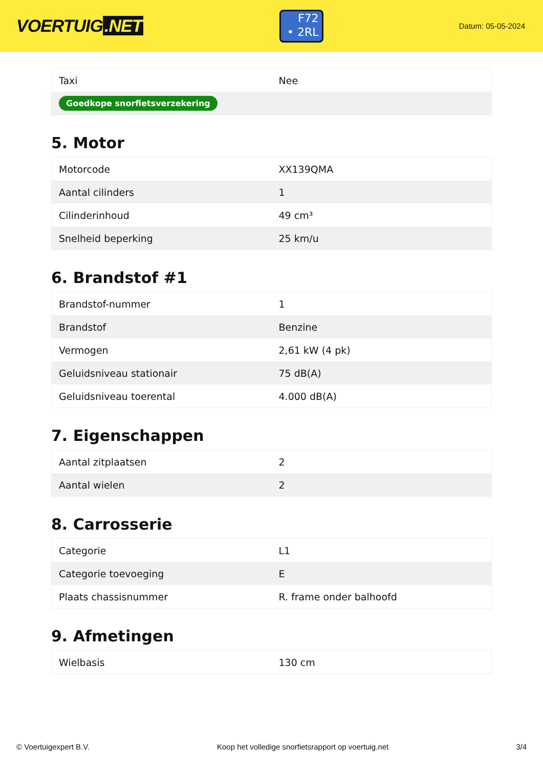VOERTUIG.NET
F72
• 2RL
Datum: 05-05-2024
| Taxi | Nee |
| Goedkope snorfietsverzekering | |
5. Motor
| Motorcode | XX139QMA |
| Aantal cilinders | 1 |
| Cilinderinhoud | 49 cm³ |
| Snelheid beperking | 25 km/u |
6. Brandstof #1
| Brandstof-nummer | 1 |
| Brandstof | Benzine |
| Vermogen | 2,61 kW (4 pk) |
| Geluidsniveau stationair | 75 dB(A) |
| Geluidsniveau toerental | 4.000 dB(A) |
7. Eigenschappen
| Aantal zitplaatsen | 2 |
| Aantal wielen | 2 |
8. Carrosserie
| Categorie | L1 |
| Categorie toevoeging | E |
| Plaats chassisnummer | R. frame onder balhoofd |
9. Afmetingen
| Wielbasis | 130 cm |
© Voertuigexpert B.V. Koop het volledige snorfietsrapport op voertuig.net 3/4